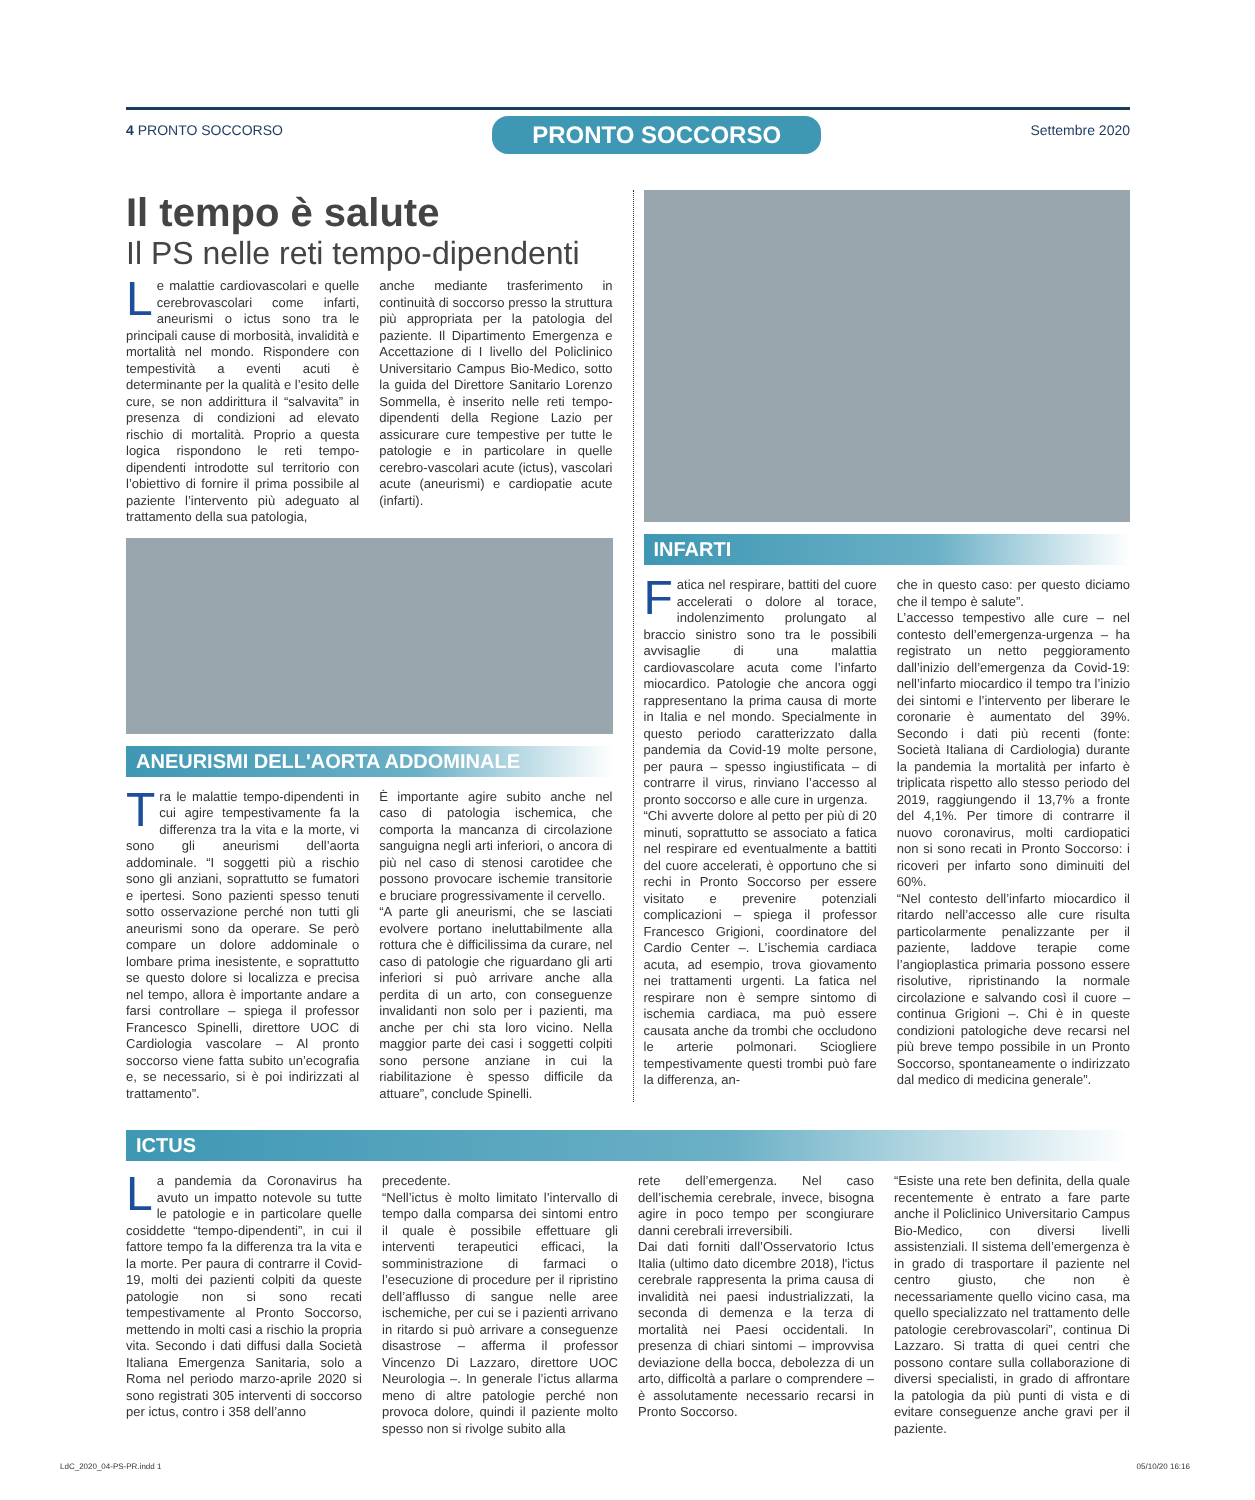4 PRONTO SOCCORSO PRONTO SOCCORSO Settembre 2020
Il tempo è salute
Il PS nelle reti tempo-dipendenti
Le malattie cardiovascolari e quelle cerebrovascolari come infarti, aneurismi o ictus sono tra le principali cause di morbosità, invalidità e mortalità nel mondo. Rispondere con tempestività a eventi acuti è determinante per la qualità e l’esito delle cure, se non addirittura il “salvavita” in presenza di condizioni ad elevato rischio di mortalità. Proprio a questa logica rispondono le reti tempo-dipendenti introdotte sul territorio con l’obiettivo di fornire il prima possibile al paziente l’intervento più adeguato al trattamento della sua patologia,
anche mediante trasferimento in continuità di soccorso presso la struttura più appropriata per la patologia del paziente. Il Dipartimento Emergenza e Accettazione di I livello del Policlinico Universitario Campus Bio-Medico, sotto la guida del Direttore Sanitario Lorenzo Sommella, è inserito nelle reti tempo-dipendenti della Regione Lazio per assicurare cure tempestive per tutte le patologie e in particolare in quelle cerebro-vascolari acute (ictus), vascolari acute (aneurismi) e cardiopatie acute (infarti).
ANEURISMI DELL'AORTA ADDOMINALE
Tra le malattie tempo-dipendenti in cui agire tempestivamente fa la differenza tra la vita e la morte, vi sono gli aneurismi dell’aorta addominale. “I soggetti più a rischio sono gli anziani, soprattutto se fumatori e ipertesi. Sono pazienti spesso tenuti sotto osservazione perché non tutti gli aneurismi sono da operare. Se però compare un dolore addominale o lombare prima inesistente, e soprattutto se questo dolore si localizza e precisa nel tempo, allora è importante andare a farsi controllare – spiega il professor Francesco Spinelli, direttore UOC di Cardiologia vascolare – Al pronto soccorso viene fatta subito un’ecografia e, se necessario, si è poi indirizzati al trattamento”.
È importante agire subito anche nel caso di patologia ischemica, che comporta la mancanza di circolazione sanguigna negli arti inferiori, o ancora di più nel caso di stenosi carotidee che possono provocare ischemie transitorie e bruciare progressivamente il cervello.
“A parte gli aneurismi, che se lasciati evolvere portano ineluttabilmente alla rottura che è difficilissima da curare, nel caso di patologie che riguardano gli arti inferiori si può arrivare anche alla perdita di un arto, con conseguenze invalidanti non solo per i pazienti, ma anche per chi sta loro vicino. Nella maggior parte dei casi i soggetti colpiti sono persone anziane in cui la riabilitazione è spesso difficile da attuare”, conclude Spinelli.
INFARTI
Fatica nel respirare, battiti del cuore accelerati o dolore al torace, indolenzimento prolungato al braccio sinistro sono tra le possibili avvisaglie di una malattia cardiovascolare acuta come l’infarto miocardico. Patologie che ancora oggi rappresentano la prima causa di morte in Italia e nel mondo. Specialmente in questo periodo caratterizzato dalla pandemia da Covid-19 molte persone, per paura – spesso ingiustificata – di contrarre il virus, rinviano l’accesso al pronto soccorso e alle cure in urgenza.
“Chi avverte dolore al petto per più di 20 minuti, soprattutto se associato a fatica nel respirare ed eventualmente a battiti del cuore accelerati, è opportuno che si rechi in Pronto Soccorso per essere visitato e prevenire potenziali complicazioni – spiega il professor Francesco Grigioni, coordinatore del Cardio Center –. L’ischemia cardiaca acuta, ad esempio, trova giovamento nei trattamenti urgenti. La fatica nel respirare non è sempre sintomo di ischemia cardiaca, ma può essere causata anche da trombi che occludono le arterie polmonari. Sciogliere tempestivamente questi trombi può fare la differenza, an-
che in questo caso: per questo diciamo che il tempo è salute”.
L’accesso tempestivo alle cure – nel contesto dell’emergenza-urgenza – ha registrato un netto peggioramento dall’inizio dell’emergenza da Covid-19: nell’infarto miocardico il tempo tra l’inizio dei sintomi e l’intervento per liberare le coronarie è aumentato del 39%. Secondo i dati più recenti (fonte: Società Italiana di Cardiologia) durante la pandemia la mortalità per infarto è triplicata rispetto allo stesso periodo del 2019, raggiungendo il 13,7% a fronte del 4,1%. Per timore di contrarre il nuovo coronavirus, molti cardiopatici non si sono recati in Pronto Soccorso: i ricoveri per infarto sono diminuiti del 60%.
“Nel contesto dell’infarto miocardico il ritardo nell’accesso alle cure risulta particolarmente penalizzante per il paziente, laddove terapie come l’angioplastica primaria possono essere risolutive, ripristinando la normale circolazione e salvando così il cuore – continua Grigioni –. Chi è in queste condizioni patologiche deve recarsi nel più breve tempo possibile in un Pronto Soccorso, spontaneamente o indirizzato dal medico di medicina generale”.
ICTUS
La pandemia da Coronavirus ha avuto un impatto notevole su tutte le patologie e in particolare quelle cosiddette “tempo-dipendenti”, in cui il fattore tempo fa la differenza tra la vita e la morte. Per paura di contrarre il Covid-19, molti dei pazienti colpiti da queste patologie non si sono recati tempestivamente al Pronto Soccorso, mettendo in molti casi a rischio la propria vita. Secondo i dati diffusi dalla Società Italiana Emergenza Sanitaria, solo a Roma nel periodo marzo-aprile 2020 si sono registrati 305 interventi di soccorso per ictus, contro i 358 dell’anno
precedente.
“Nell’ictus è molto limitato l’intervallo di tempo dalla comparsa dei sintomi entro il quale è possibile effettuare gli interventi terapeutici efficaci, la somministrazione di farmaci o l’esecuzione di procedure per il ripristino dell’afflusso di sangue nelle aree ischemiche, per cui se i pazienti arrivano in ritardo si può arrivare a conseguenze disastrose – afferma il professor Vincenzo Di Lazzaro, direttore UOC Neurologia –. In generale l’ictus allarma meno di altre patologie perché non provoca dolore, quindi il paziente molto spesso non si rivolge subito alla
rete dell’emergenza. Nel caso dell’ischemia cerebrale, invece, bisogna agire in poco tempo per scongiurare danni cerebrali irreversibili.
Dai dati forniti dall’Osservatorio Ictus Italia (ultimo dato dicembre 2018), l'ictus cerebrale rappresenta la prima causa di invalidità nei paesi industrializzati, la seconda di demenza e la terza di mortalità nei Paesi occidentali. In presenza di chiari sintomi – improvvisa deviazione della bocca, debolezza di un arto, difficoltà a parlare o comprendere – è assolutamente necessario recarsi in Pronto Soccorso.
“Esiste una rete ben definita, della quale recentemente è entrato a fare parte anche il Policlinico Universitario Campus Bio-Medico, con diversi livelli assistenziali. Il sistema dell’emergenza è in grado di trasportare il paziente nel centro giusto, che non è necessariamente quello vicino casa, ma quello specializzato nel trattamento delle patologie cerebrovascolari”, continua Di Lazzaro. Si tratta di quei centri che possono contare sulla collaborazione di diversi specialisti, in grado di affrontare la patologia da più punti di vista e di evitare conseguenze anche gravi per il paziente.
LdC_2020_04-PS-PR.indd 1 05/10/20 16:16